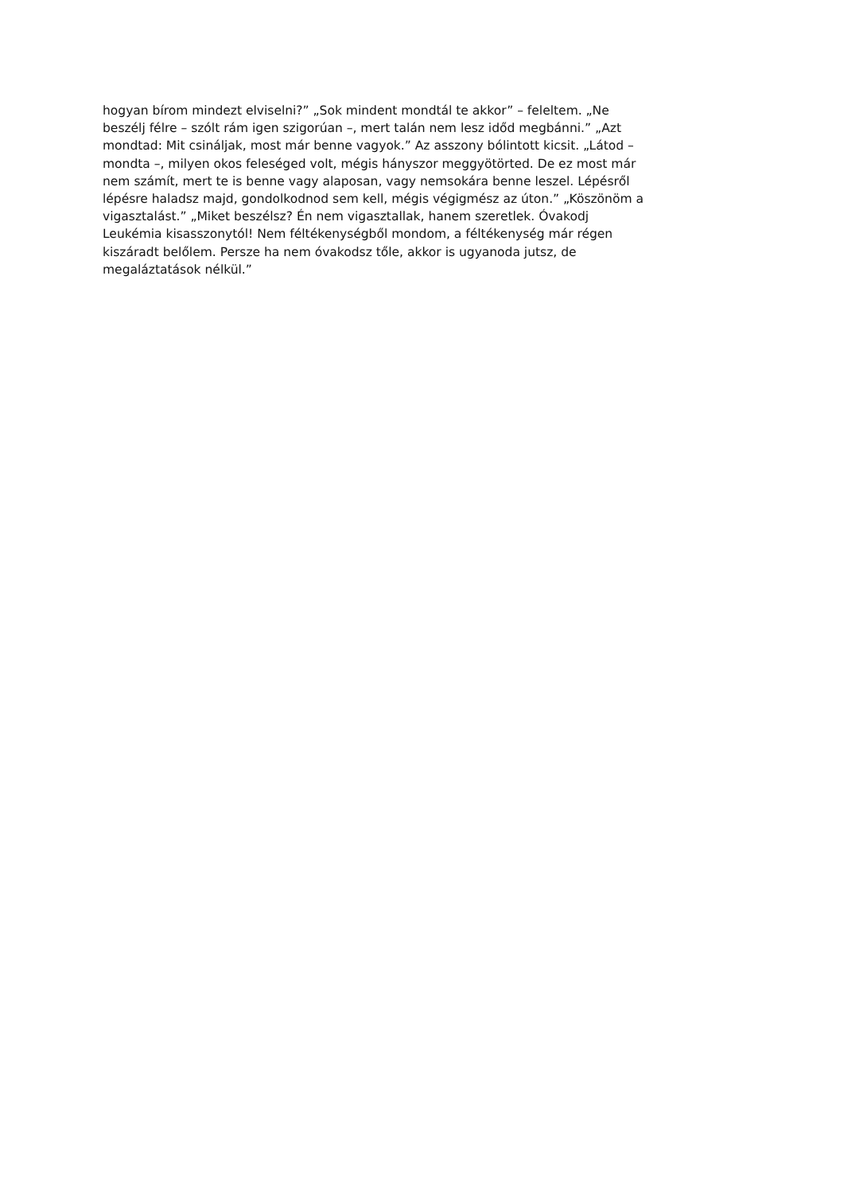hogyan bírom mindezt elviselni?” „Sok mindent mondtál te akkor” – feleltem. „Ne
beszélj félre – szólt rám igen szigorúan –, mert talán nem lesz időd megbánni.” „Azt
mondtad: Mit csináljak, most már benne vagyok.” Az asszony bólintott kicsit. „Látod –
mondta –, milyen okos feleséged volt, mégis hányszor meggyötörted. De ez most már
nem számít, mert te is benne vagy alaposan, vagy nemsokára benne leszel. Lépésről
lépésre haladsz majd, gondolkodnod sem kell, mégis végigmész az úton.” „Köszönöm a
vigasztalást.” „Miket beszélsz? Én nem vigasztallak, hanem szeretlek. Óvakodj
Leukémia kisasszonytól! Nem féltékenységből mondom, a féltékenység már régen
kiszáradt belőlem. Persze ha nem óvakodsz tőle, akkor is ugyanoda jutsz, de
megaláztatások nélkül.”